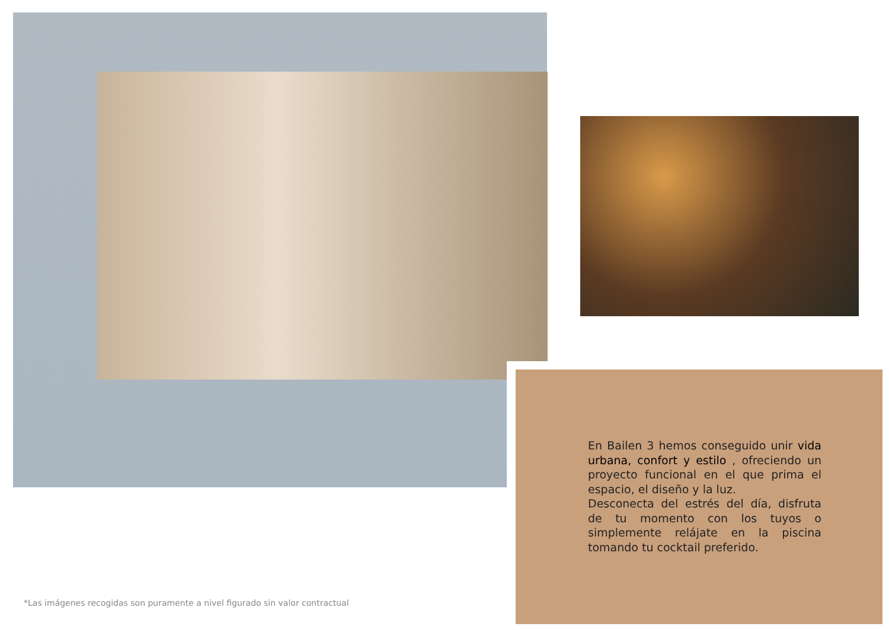En Bailen 3 hemos conseguido unir vida urbana, confort y estilo , ofreciendo un proyecto funcional en el que prima el espacio, el diseño y la luz.
Desconecta del estrés del día, disfruta de tu momento con los tuyos o simplemente relájate en la piscina tomando tu cocktail preferido.
*Las imágenes recogidas son puramente a nivel figurado sin valor contractual